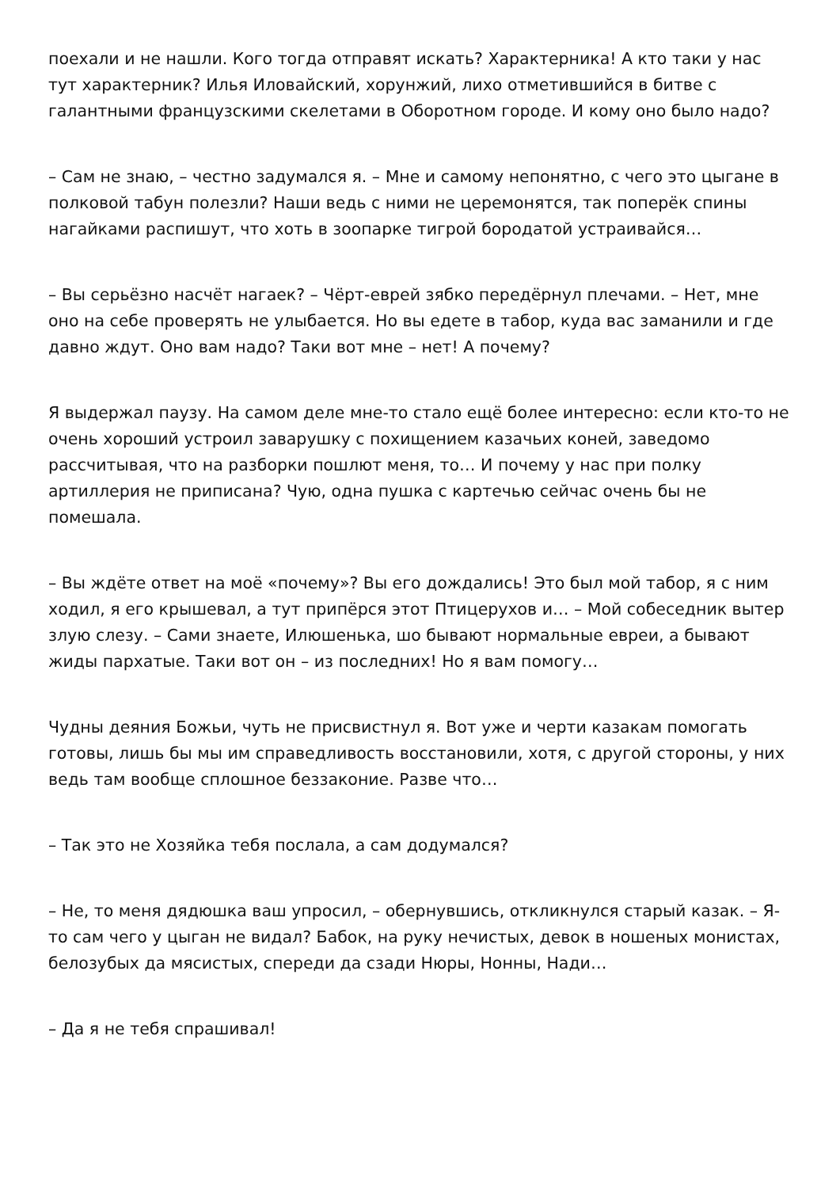поехали и не нашли. Кого тогда отправят искать? Характерника! А кто таки у нас тут характерник? Илья Иловайский, хорунжий, лихо отметившийся в битве с галантными французскими скелетами в Оборотном городе. И кому оно было надо?
– Сам не знаю, – честно задумался я. – Мне и самому непонятно, с чего это цыгане в полковой табун полезли? Наши ведь с ними не церемонятся, так поперёк спины нагайками распишут, что хоть в зоопарке тигрой бородатой устраивайся…
– Вы серьёзно насчёт нагаек? – Чёрт-еврей зябко передёрнул плечами. – Нет, мне оно на себе проверять не улыбается. Но вы едете в табор, куда вас заманили и где давно ждут. Оно вам надо? Таки вот мне – нет! А почему?
Я выдержал паузу. На самом деле мне-то стало ещё более интересно: если кто-то не очень хороший устроил заварушку с похищением казачьих коней, заведомо рассчитывая, что на разборки пошлют меня, то… И почему у нас при полку артиллерия не приписана? Чую, одна пушка с картечью сейчас очень бы не помешала.
– Вы ждёте ответ на моё «почему»? Вы его дождались! Это был мой табор, я с ним ходил, я его крышевал, а тут припёрся этот Птицерухов и… – Мой собеседник вытер злую слезу. – Сами знаете, Илюшенька, шо бывают нормальные евреи, а бывают жиды пархатые. Таки вот он – из последних! Но я вам помогу…
Чудны деяния Божьи, чуть не присвистнул я. Вот уже и черти казакам помогать готовы, лишь бы мы им справедливость восстановили, хотя, с другой стороны, у них ведь там вообще сплошное беззаконие. Разве что…
– Так это не Хозяйка тебя послала, а сам додумался?
– Не, то меня дядюшка ваш упросил, – обернувшись, откликнулся старый казак. – Я-то сам чего у цыган не видал? Бабок, на руку нечистых, девок в ношеных монистах, белозубых да мясистых, спереди да сзади Нюры, Нонны, Нади…
– Да я не тебя спрашивал!